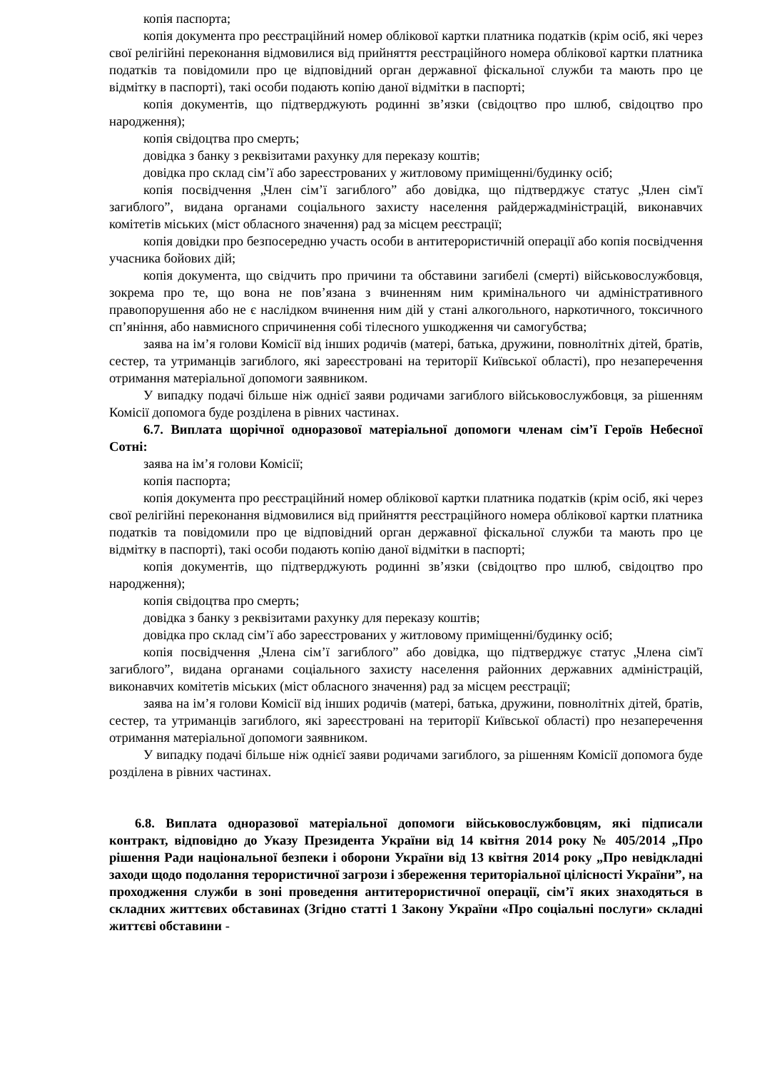копія паспорта;
копія документа про реєстраційний номер облікової картки платника податків (крім осіб, які через свої релігійні переконання відмовилися від прийняття реєстраційного номера облікової картки платника податків та повідомили про це відповідний орган державної фіскальної служби та мають про це відмітку в паспорті), такі особи подають копію даної відмітки в паспорті;
копія документів, що підтверджують родинні зв’язки (свідоцтво про шлюб, свідоцтво про народження);
копія свідоцтва про смерть;
довідка з банку з реквізитами рахунку для переказу коштів;
довідка про склад сім’ї або зареєстрованих у житловому приміщенні/будинку осіб;
копія посвідчення „Член сім’ї загиблого” або довідка, що підтверджує статус „Член сім'ї загиблого”, видана органами соціального захисту населення райдержадміністрацій, виконавчих комітетів міських (міст обласного значення) рад за місцем реєстрації;
копія довідки про безпосередню участь особи в антитерористичній операції або копія посвідчення учасника бойових дій;
копія документа, що свідчить про причини та обставини загибелі (смерті) військовослужбовця, зокрема про те, що вона не пов’язана з вчиненням ним кримінального чи адміністративного правопорушення або не є наслідком вчинення ним дій у стані алкогольного, наркотичного, токсичного сп’яніння, або навмисного спричинення собі тілесного ушкодження чи самогубства;
заява на ім’я голови Комісії від інших родичів (матері, батька, дружини, повнолітніх дітей, братів, сестер, та утриманців загиблого, які зареєстровані на території Київської області), про незаперечення отримання матеріальної допомоги заявником.
У випадку подачі більше ніж однієї заяви родичами загиблого військовослужбовця, за рішенням Комісії допомога буде розділена в рівних частинах.
6.7. Виплата щорічної одноразової матеріальної допомоги членам сім’ї Героїв Небесної Сотні:
заява на ім’я голови Комісії;
копія паспорта;
копія документа про реєстраційний номер облікової картки платника податків (крім осіб, які через свої релігійні переконання відмовилися від прийняття реєстраційного номера облікової картки платника податків та повідомили про це відповідний орган державної фіскальної служби та мають про це відмітку в паспорті), такі особи подають копію даної відмітки в паспорті;
копія документів, що підтверджують родинні зв’язки (свідоцтво про шлюб, свідоцтво про народження);
копія свідоцтва про смерть;
довідка з банку з реквізитами рахунку для переказу коштів;
довідка про склад сім’ї або зареєстрованих у житловому приміщенні/будинку осіб;
копія посвідчення „Члена сім’ї загиблого” або довідка, що підтверджує статус „Члена сім'ї загиблого”, видана органами соціального захисту населення районних державних адміністрацій, виконавчих комітетів міських (міст обласного значення) рад за місцем реєстрації;
заява на ім’я голови Комісії від інших родичів (матері, батька, дружини, повнолітніх дітей, братів, сестер, та утриманців загиблого, які зареєстровані на території Київської області) про незаперечення отримання матеріальної допомоги заявником.
У випадку подачі більше ніж однієї заяви родичами загиблого, за рішенням Комісії допомога буде розділена в рівних частинах.
6.8. Виплата одноразової матеріальної допомоги військовослужбовцям, які підписали контракт, відповідно до Указу Президента України від 14 квітня 2014 року № 405/2014 „Про рішення Ради національної безпеки і оборони України від 13 квітня 2014 року „Про невідкладні заходи щодо подолання терористичної загрози і збереження територіальної цілісності України”, на проходження служби в зоні проведення антитерористичної операції, сім’ї яких знаходяться в складних життєвих обставинах (Згідно статті 1 Закону України «Про соціальні послуги» складні життєві обставини -